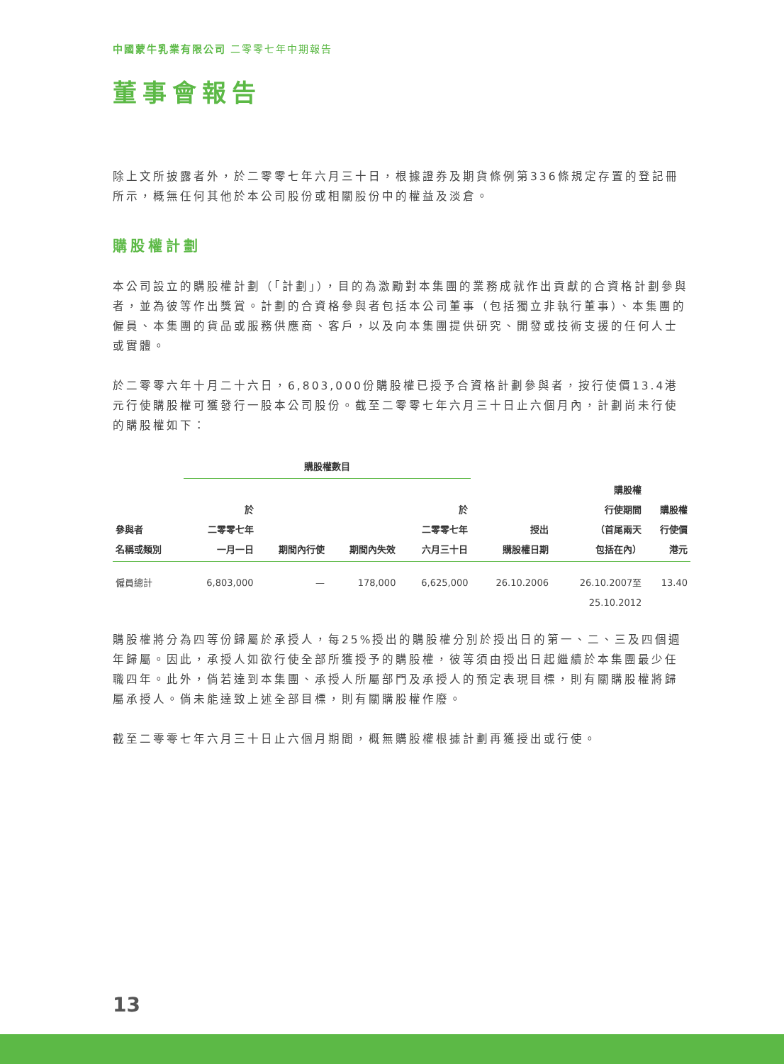中國蒙牛乳業有限公司 二零零七年中期報告
董事會報告
除上文所披露者外，於二零零七年六月三十日，根據證券及期貨條例第336條規定存置的登記冊所示，概無任何其他於本公司股份或相關股份中的權益及淡倉。
購股權計劃
本公司設立的購股權計劃（「計劃」），目的為激勵對本集團的業務成就作出貢獻的合資格計劃參與者，並為彼等作出獎賞。計劃的合資格參與者包括本公司董事（包括獨立非執行董事）、本集團的僱員、本集團的貨品或服務供應商、客戶，以及向本集團提供研究、開發或技術支援的任何人士或實體。
於二零零六年十月二十六日，6,803,000份購股權已授予合資格計劃參與者，按行使價13.4港元行使購股權可獲發行一股本公司股份。截至二零零七年六月三十日止六個月內，計劃尚未行使的購股權如下：
| | 購股權數目 | | | | | | |
| --- | --- | --- | --- | --- | --- | --- | --- |
| 參與者 名稱或類別 | 於 二零零七年 一月一日 | 期間內行使 | 期間內失效 | 於 二零零七年 六月三十日 | 授出 購股權日期 | 購股權 行使期間 （首尾兩天 包括在內） | 購股權 行使價 港元 |
| 僱員總計 | 6,803,000 | — | 178,000 | 6,625,000 | 26.10.2006 | 26.10.2007至 25.10.2012 | 13.40 |
購股權將分為四等份歸屬於承授人，每25%授出的購股權分別於授出日的第一、二、三及四個週年歸屬。因此，承授人如欲行使全部所獲授予的購股權，彼等須由授出日起繼續於本集團最少任職四年。此外，倘若達到本集團、承授人所屬部門及承授人的預定表現目標，則有關購股權將歸屬承授人。倘未能達致上述全部目標，則有關購股權作廢。
截至二零零七年六月三十日止六個月期間，概無購股權根據計劃再獲授出或行使。
13